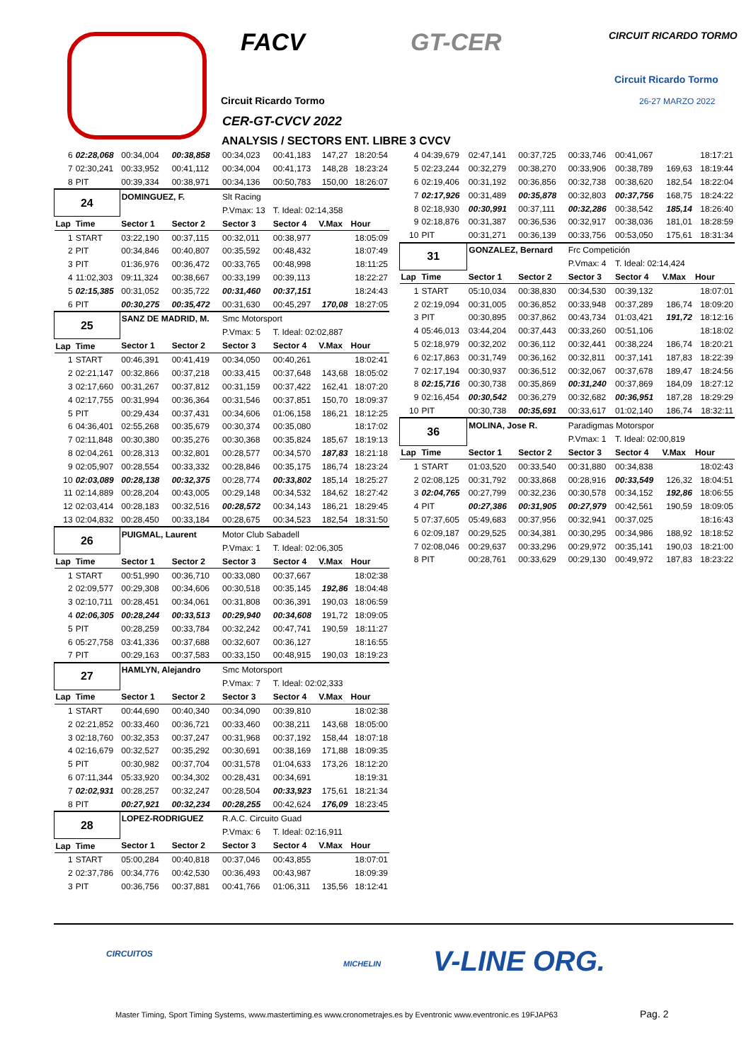FACV GT-CER CIRCUIT RICARDO TORMO
Circuit Ricardo Tormo
26-27 MARZO 2022
Circuit Ricardo Tormo
CER-GT-CVCV 2022
ANALYSIS / SECTORS ENT. LIBRE 3 CVCV
| 6 | 02:28,068 | 00:34,004 | 00:38,858 | 00:34,023 | 00:41,183 | 147,27 | 18:20:54 |
| 7 | 02:30,241 | 00:33,952 | 00:41,112 | 00:34,004 | 00:41,173 | 148,28 | 18:23:24 |
| 8 | PIT | 00:39,334 | 00:38,971 | 00:34,136 | 00:50,783 | 150,00 | 18:26:07 |
| 24 | | DOMINGUEZ, F. | | Slt Racing | | | |
| | | | | P.Vmax: 13 | T. Ideal: 02:14,358 | | |
| Lap | Time | Sector 1 | Sector 2 | Sector 3 | Sector 4 | V.Max | Hour |
| 1 | START | 03:22,190 | 00:37,115 | 00:32,011 | 00:38,977 | | 18:05:09 |
| 2 | PIT | 00:34,846 | 00:40,807 | 00:35,592 | 00:48,432 | | 18:07:49 |
| 3 | PIT | 01:36,976 | 00:36,472 | 00:33,765 | 00:48,998 | | 18:11:25 |
| 4 | 11:02,303 | 09:11,324 | 00:38,667 | 00:33,199 | 00:39,113 | | 18:22:27 |
| 5 | 02:15,385 | 00:31,052 | 00:35,722 | 00:31,460 | 00:37,151 | | 18:24:43 |
| 6 | PIT | 00:30,275 | 00:35,472 | 00:31,630 | 00:45,297 | 170,08 | 18:27:05 |
| 25 | | SANZ DE MADRID, M. | | Smc Motorsport | | | |
| | | | | P.Vmax: 5 | T. Ideal: 02:02,887 | | |
| Lap | Time | Sector 1 | Sector 2 | Sector 3 | Sector 4 | V.Max | Hour |
| 1 | START | 00:46,391 | 00:41,419 | 00:34,050 | 00:40,261 | | 18:02:41 |
| 2 | 02:21,147 | 00:32,866 | 00:37,218 | 00:33,415 | 00:37,648 | 143,68 | 18:05:02 |
| 3 | 02:17,660 | 00:31,267 | 00:37,812 | 00:31,159 | 00:37,422 | 162,41 | 18:07:20 |
| 4 | 02:17,755 | 00:31,994 | 00:36,364 | 00:31,546 | 00:37,851 | 150,70 | 18:09:37 |
| 5 | PIT | 00:29,434 | 00:37,431 | 00:34,606 | 01:06,158 | 186,21 | 18:12:25 |
| 6 | 04:36,401 | 02:55,268 | 00:35,679 | 00:30,374 | 00:35,080 | | 18:17:02 |
| 7 | 02:11,848 | 00:30,380 | 00:35,276 | 00:30,368 | 00:35,824 | 185,67 | 18:19:13 |
| 8 | 02:04,261 | 00:28,313 | 00:32,801 | 00:28,577 | 00:34,570 | 187,83 | 18:21:18 |
| 9 | 02:05,907 | 00:28,554 | 00:33,332 | 00:28,846 | 00:35,175 | 186,74 | 18:23:24 |
| 10 | 02:03,089 | 00:28,138 | 00:32,375 | 00:28,774 | 00:33,802 | 185,14 | 18:25:27 |
| 11 | 02:14,889 | 00:28,204 | 00:43,005 | 00:29,148 | 00:34,532 | 184,62 | 18:27:42 |
| 12 | 02:03,414 | 00:28,183 | 00:32,516 | 00:28,572 | 00:34,143 | 186,21 | 18:29:45 |
| 13 | 02:04,832 | 00:28,450 | 00:33,184 | 00:28,675 | 00:34,523 | 182,54 | 18:31:50 |
| 26 | | PUIGMAL, Laurent | | Motor Club Sabadell | | | |
| | | | | P.Vmax: 1 | T. Ideal: 02:06,305 | | |
| Lap | Time | Sector 1 | Sector 2 | Sector 3 | Sector 4 | V.Max | Hour |
| 1 | START | 00:51,990 | 00:36,710 | 00:33,080 | 00:37,667 | | 18:02:38 |
| 2 | 02:09,577 | 00:29,308 | 00:34,606 | 00:30,518 | 00:35,145 | 192,86 | 18:04:48 |
| 3 | 02:10,711 | 00:28,451 | 00:34,061 | 00:31,808 | 00:36,391 | 190,03 | 18:06:59 |
| 4 | 02:06,305 | 00:28,244 | 00:33,513 | 00:29,940 | 00:34,608 | 191,72 | 18:09:05 |
| 5 | PIT | 00:28,259 | 00:33,784 | 00:32,242 | 00:47,741 | 190,59 | 18:11:27 |
| 6 | 05:27,758 | 03:41,336 | 00:37,688 | 00:32,607 | 00:36,127 | | 18:16:55 |
| 7 | PIT | 00:29,163 | 00:37,583 | 00:33,150 | 00:48,915 | 190,03 | 18:19:23 |
| 27 | | HAMLYN, Alejandro | | Smc Motorsport | | | |
| | | | | P.Vmax: 7 | T. Ideal: 02:02,333 | | |
| Lap | Time | Sector 1 | Sector 2 | Sector 3 | Sector 4 | V.Max | Hour |
| 1 | START | 00:44,690 | 00:40,340 | 00:34,090 | 00:39,810 | | 18:02:38 |
| 2 | 02:21,852 | 00:33,460 | 00:36,721 | 00:33,460 | 00:38,211 | 143,68 | 18:05:00 |
| 3 | 02:18,760 | 00:32,353 | 00:37,247 | 00:31,968 | 00:37,192 | 158,44 | 18:07:18 |
| 4 | 02:16,679 | 00:32,527 | 00:35,292 | 00:30,691 | 00:38,169 | 171,88 | 18:09:35 |
| 5 | PIT | 00:30,982 | 00:37,704 | 00:31,578 | 01:04,633 | 173,26 | 18:12:20 |
| 6 | 07:11,344 | 05:33,920 | 00:34,302 | 00:28,431 | 00:34,691 | | 18:19:31 |
| 7 | 02:02,931 | 00:28,257 | 00:32,247 | 00:28,504 | 00:33,923 | 175,61 | 18:21:34 |
| 8 | PIT | 00:27,921 | 00:32,234 | 00:28,255 | 00:42,624 | 176,09 | 18:23:45 |
| 28 | | LOPEZ-RODRIGUEZ | | R.A.C. Circuito Guad | | | |
| | | | | P.Vmax: 6 | T. Ideal: 02:16,911 | | |
| Lap | Time | Sector 1 | Sector 2 | Sector 3 | Sector 4 | V.Max | Hour |
| 1 | START | 05:00,284 | 00:40,818 | 00:37,046 | 00:43,855 | | 18:07:01 |
| 2 | 02:37,786 | 00:34,776 | 00:42,530 | 00:36,493 | 00:43,987 | | 18:09:39 |
| 3 | PIT | 00:36,756 | 00:37,881 | 00:41,766 | 01:06,311 | 135,56 | 18:12:41 |
| 4 | 04:39,679 | 02:47,141 | 00:37,725 | 00:33,746 | 00:41,067 | | 18:17:21 |
| 5 | 02:23,244 | 00:32,279 | 00:38,270 | 00:33,906 | 00:38,789 | 169,63 | 18:19:44 |
| 6 | 02:19,406 | 00:31,192 | 00:36,856 | 00:32,738 | 00:38,620 | 182,54 | 18:22:04 |
| 7 | 02:17,926 | 00:31,489 | 00:35,878 | 00:32,803 | 00:37,756 | 168,75 | 18:24:22 |
| 8 | 02:18,930 | 00:30,991 | 00:37,111 | 00:32,286 | 00:38,542 | 185,14 | 18:26:40 |
| 9 | 02:18,876 | 00:31,387 | 00:36,536 | 00:32,917 | 00:38,036 | 181,01 | 18:28:59 |
| 10 | PIT | 00:31,271 | 00:36,139 | 00:33,756 | 00:53,050 | 175,61 | 18:31:34 |
| 31 | | GONZALEZ, Bernard | | Frc Competición | | | |
| | | | | P.Vmax: 4 | T. Ideal: 02:14,424 | | |
| Lap | Time | Sector 1 | Sector 2 | Sector 3 | Sector 4 | V.Max | Hour |
| 1 | START | 05:10,034 | 00:38,830 | 00:34,530 | 00:39,132 | | 18:07:01 |
| 2 | 02:19,094 | 00:31,005 | 00:36,852 | 00:33,948 | 00:37,289 | 186,74 | 18:09:20 |
| 3 | PIT | 00:30,895 | 00:37,862 | 00:43,734 | 01:03,421 | 191,72 | 18:12:16 |
| 4 | 05:46,013 | 03:44,204 | 00:37,443 | 00:33,260 | 00:51,106 | | 18:18:02 |
| 5 | 02:18,979 | 00:32,202 | 00:36,112 | 00:32,441 | 00:38,224 | 186,74 | 18:20:21 |
| 6 | 02:17,863 | 00:31,749 | 00:36,162 | 00:32,811 | 00:37,141 | 187,83 | 18:22:39 |
| 7 | 02:17,194 | 00:30,937 | 00:36,512 | 00:32,067 | 00:37,678 | 189,47 | 18:24:56 |
| 8 | 02:15,716 | 00:30,738 | 00:35,869 | 00:31,240 | 00:37,869 | 184,09 | 18:27:12 |
| 9 | 02:16,454 | 00:30,542 | 00:36,279 | 00:32,682 | 00:36,951 | 187,28 | 18:29:29 |
| 10 | PIT | 00:30,738 | 00:35,691 | 00:33,617 | 01:02,140 | 186,74 | 18:32:11 |
| 36 | | MOLINA, Jose R. | | Paradigmas Motorspor | | | |
| | | | | P.Vmax: 1 | T. Ideal: 02:00,819 | | |
| Lap | Time | Sector 1 | Sector 2 | Sector 3 | Sector 4 | V.Max | Hour |
| 1 | START | 01:03,520 | 00:33,540 | 00:31,880 | 00:34,838 | | 18:02:43 |
| 2 | 02:08,125 | 00:31,792 | 00:33,868 | 00:28,916 | 00:33,549 | 126,32 | 18:04:51 |
| 3 | 02:04,765 | 00:27,799 | 00:32,236 | 00:30,578 | 00:34,152 | 192,86 | 18:06:55 |
| 4 | PIT | 00:27,386 | 00:31,905 | 00:27,979 | 00:42,561 | 190,59 | 18:09:05 |
| 5 | 07:37,605 | 05:49,683 | 00:37,956 | 00:32,941 | 00:37,025 | | 18:16:43 |
| 6 | 02:09,187 | 00:29,525 | 00:34,381 | 00:30,295 | 00:34,986 | 188,92 | 18:18:52 |
| 7 | 02:08,046 | 00:29,637 | 00:33,296 | 00:29,972 | 00:35,141 | 190,03 | 18:21:00 |
| 8 | PIT | 00:28,761 | 00:33,629 | 00:29,130 | 00:49,972 | 187,83 | 18:23:22 |
CIRCUITOS
MICHELIN V-LINE ORG.
Master Timing, Sport Timing Systems, www.mastertiming.es www.cronometrajes.es by Eventronic www.eventronic.es 19FJAP63
Pag. 2